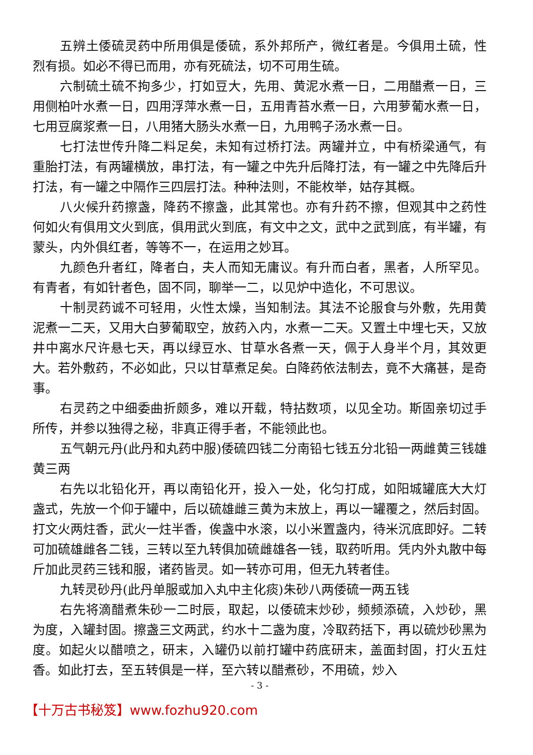五辨土倭硫灵药中所用俱是倭硫，系外邦所产，微红者是。今俱用土硫，性烈有损。如必不得已而用，亦有死硫法，切不可用生硫。
六制硫土硫不拘多少，打如豆大，先用、黄泥水煮一日，二用醋煮一日，三用侧柏叶水煮一日，四用浮萍水煮一日，五用青苔水煮一日，六用萝葡水煮一日，七用豆腐浆煮一日，八用猪大肠头水煮一日，九用鸭子汤水煮一日。
七打法世传升降二料足矣，未知有过桥打法。两罐并立，中有桥梁通气，有重胎打法，有两罐横放，串打法，有一罐之中先升后降打法，有一罐之中先降后升打法，有一罐之中隔作三四层打法。种种法则，不能枚举，姑存其概。
八火候升药擦盏，降药不擦盏，此其常也。亦有升药不擦，但观其中之药性何如火有俱用文火到底，俱用武火到底，有文中之文，武中之武到底，有半罐，有蒙头，内外俱红者，等等不一，在运用之妙耳。
九颜色升者红，降者白，夫人而知无庸议。有升而白者，黑者，人所罕见。有青者，有如针者色，固不同，聊举一二，以见炉中造化，不可思议。
十制灵药诚不可轻用，火性太燥，当知制法。其法不论服食与外敷，先用黄泥煮一二天，又用大白萝葡取空，放药入内，水煮一二天。又置土中埋七天，又放井中离水尺许悬七天，再以绿豆水、甘草水各煮一天，佩于人身半个月，其效更大。若外敷药，不必如此，只以甘草煮足矣。白降药依法制去，竟不大痛甚，是奇事。
右灵药之中细委曲折颇多，难以开载，特拈数项，以见全功。斯固亲切过手所传，并参以独得之秘，非真正得手者，不能领此也。
五气朝元丹(此丹和丸药中服)倭硫四钱二分南铅七钱五分北铅一两雌黄三钱雄黄三两
右先以北铅化开，再以南铅化开，投入一处，化匀打成，如阳城罐底大大灯盏式，先放一个仰于罐中，后以硫雄雌三黄为末放上，再以一罐覆之，然后封固。打文火两炷香，武火一炷半香，俟盏中水滚，以小米置盏内，待米沉底即好。二转可加硫雄雌各二钱，三转以至九转俱加硫雌雄各一钱，取药听用。凭内外丸散中每斤加此灵药三钱和服，诸药皆灵。如一转亦可用，但无九转者佳。
九转灵砂丹(此丹单服或加入丸中主化痰)朱砂八两倭硫一两五钱
右先将滴醋煮朱砂一二时辰，取起，以倭硫末炒砂，频频添硫，入炒砂，黑为度，入罐封固。擦盏三文两武，约水十二盏为度，冷取药括下，再以硫炒砂黑为度。如起火以醋喷之，研末，入罐仍以前打罐中药底研末，盖面封固，打火五炷香。如此打去，至五转俱是一样，至六转以醋煮砂，不用硫，炒入
- 3 -
【十万古书秘笈】www.fozhu920.com